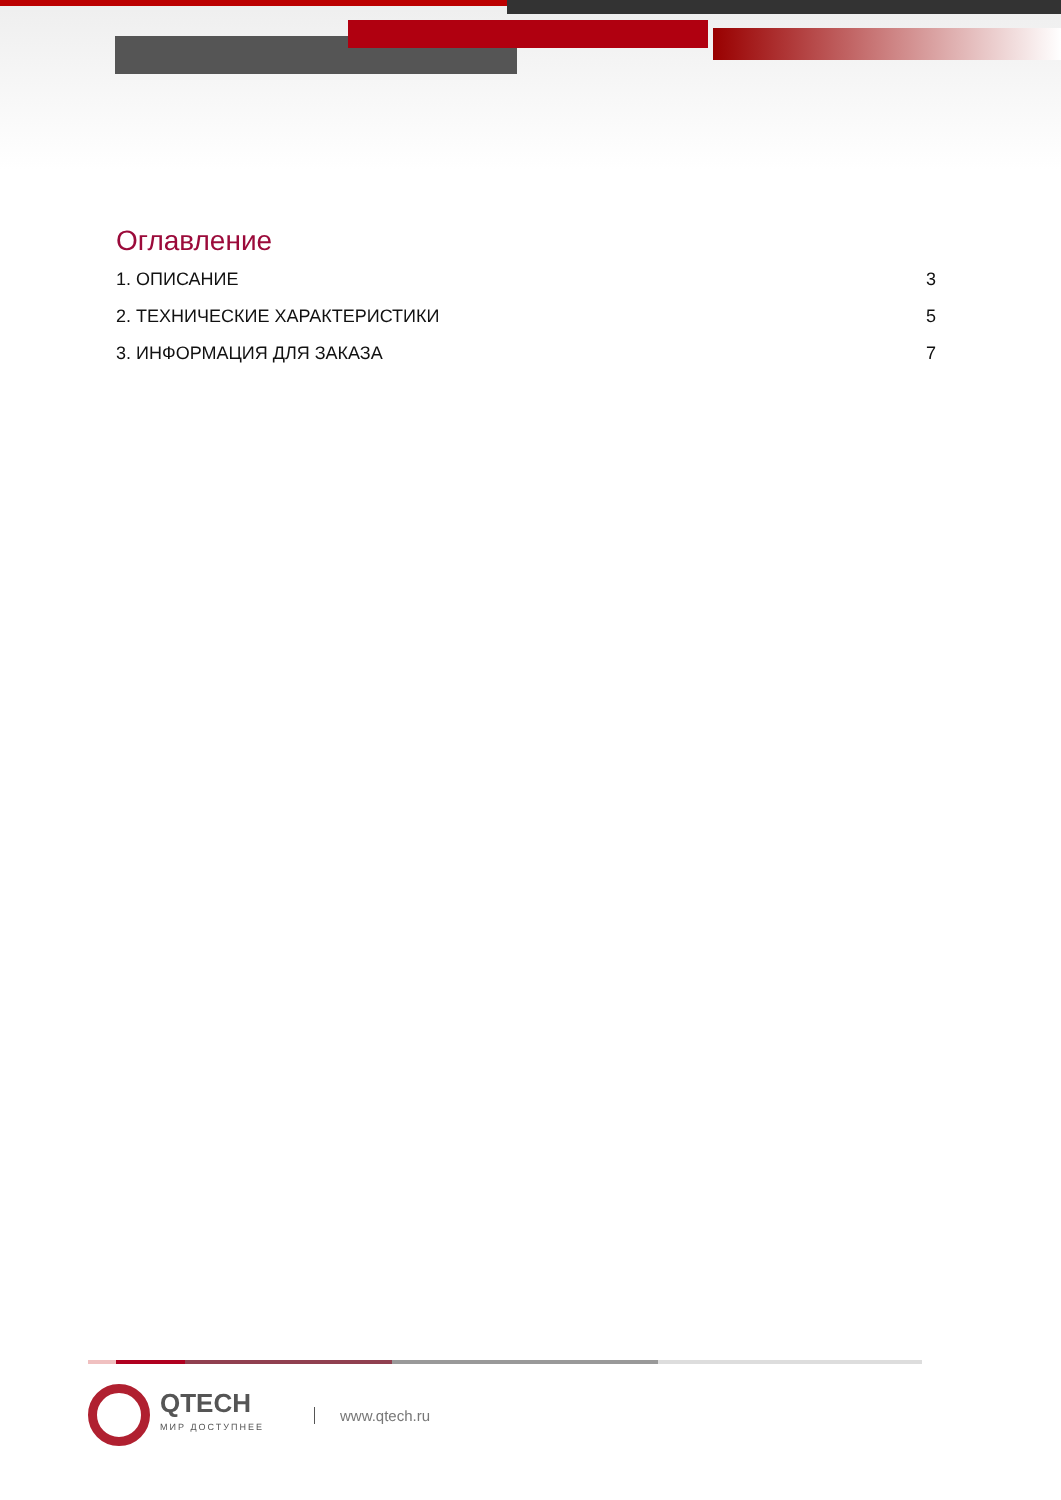Оглавление
1. ОПИСАНИЕ 3
2. ТЕХНИЧЕСКИЕ ХАРАКТЕРИСТИКИ 5
3. ИНФОРМАЦИЯ ДЛЯ ЗАКАЗА 7
QTECH
МИР ДОСТУПНЕЕ
www.qtech.ru